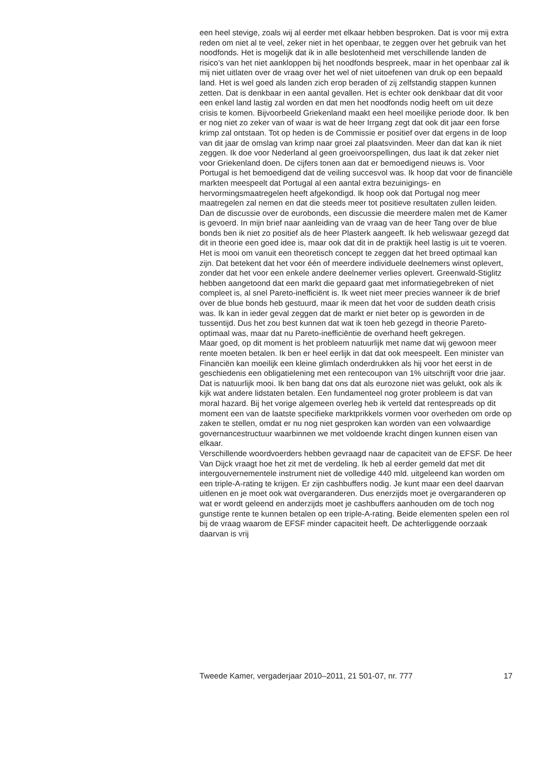een heel stevige, zoals wij al eerder met elkaar hebben besproken. Dat is voor mij extra reden om niet al te veel, zeker niet in het openbaar, te zeggen over het gebruik van het noodfonds. Het is mogelijk dat ik in alle beslotenheid met verschillende landen de risico’s van het niet aankloppen bij het noodfonds bespreek, maar in het openbaar zal ik mij niet uitlaten over de vraag over het wel of niet uitoefenen van druk op een bepaald land. Het is wel goed als landen zich erop beraden of zij zelfstandig stappen kunnen zetten. Dat is denkbaar in een aantal gevallen. Het is echter ook denkbaar dat dit voor een enkel land lastig zal worden en dat men het noodfonds nodig heeft om uit deze crisis te komen. Bijvoorbeeld Griekenland maakt een heel moeilijke periode door. Ik ben er nog niet zo zeker van of waar is wat de heer Irrgang zegt dat ook dit jaar een forse krimp zal ontstaan. Tot op heden is de Commissie er positief over dat ergens in de loop van dit jaar de omslag van krimp naar groei zal plaatsvinden. Meer dan dat kan ik niet zeggen. Ik doe voor Nederland al geen groeivoorspellingen, dus laat ik dat zeker niet voor Griekenland doen. De cijfers tonen aan dat er bemoedigend nieuws is. Voor Portugal is het bemoedigend dat de veiling succesvol was. Ik hoop dat voor de financiële markten meespeelt dat Portugal al een aantal extra bezuinigings- en hervormingsmaatregelen heeft afgekondigd. Ik hoop ook dat Portugal nog meer maatregelen zal nemen en dat die steeds meer tot positieve resultaten zullen leiden.
Dan de discussie over de eurobonds, een discussie die meerdere malen met de Kamer is gevoerd. In mijn brief naar aanleiding van de vraag van de heer Tang over de blue bonds ben ik niet zo positief als de heer Plasterk aangeeft. Ik heb weliswaar gezegd dat dit in theorie een goed idee is, maar ook dat dit in de praktijk heel lastig is uit te voeren. Het is mooi om vanuit een theoretisch concept te zeggen dat het breed optimaal kan zijn. Dat betekent dat het voor één of meerdere individuele deelnemers winst oplevert, zonder dat het voor een enkele andere deelnemer verlies oplevert. Greenwald-Stiglitz hebben aangetoond dat een markt die gepaard gaat met informatiegebreken of niet compleet is, al snel Pareto-inefficiënt is. Ik weet niet meer precies wanneer ik de brief over de blue bonds heb gestuurd, maar ik meen dat het voor de sudden death crisis was. Ik kan in ieder geval zeggen dat de markt er niet beter op is geworden in de tussentijd. Dus het zou best kunnen dat wat ik toen heb gezegd in theorie Pareto-optimaal was, maar dat nu Pareto-inefficiëntie de overhand heeft gekregen.
Maar goed, op dit moment is het probleem natuurlijk met name dat wij gewoon meer rente moeten betalen. Ik ben er heel eerlijk in dat dat ook meespeelt. Een minister van Financiën kan moeilijk een kleine glimlach onderdrukken als hij voor het eerst in de geschiedenis een obligatielening met een rentecoupon van 1% uitschrijft voor drie jaar. Dat is natuurlijk mooi. Ik ben bang dat ons dat als eurozone niet was gelukt, ook als ik kijk wat andere lidstaten betalen. Een fundamenteel nog groter probleem is dat van moral hazard. Bij het vorige algemeen overleg heb ik verteld dat rentespreads op dit moment een van de laatste specifieke marktprikkels vormen voor overheden om orde op zaken te stellen, omdat er nu nog niet gesproken kan worden van een volwaardige governancestructuur waarbinnen we met voldoende kracht dingen kunnen eisen van elkaar.
Verschillende woordvoerders hebben gevraagd naar de capaciteit van de EFSF. De heer Van Dijck vraagt hoe het zit met de verdeling. Ik heb al eerder gemeld dat met dit intergouvernementele instrument niet de volledige 440 mld. uitgeleend kan worden om een triple-A-rating te krijgen. Er zijn cashbuffers nodig. Je kunt maar een deel daarvan uitlenen en je moet ook wat overgaranderen. Dus enerzijds moet je overgaranderen op wat er wordt geleend en anderzijds moet je cashbuffers aanhouden om de toch nog gunstige rente te kunnen betalen op een triple-A-rating. Beide elementen spelen een rol bij de vraag waarom de EFSF minder capaciteit heeft. De achterliggende oorzaak daarvan is vrij
Tweede Kamer, vergaderjaar 2010–2011, 21 501-07, nr. 777 17